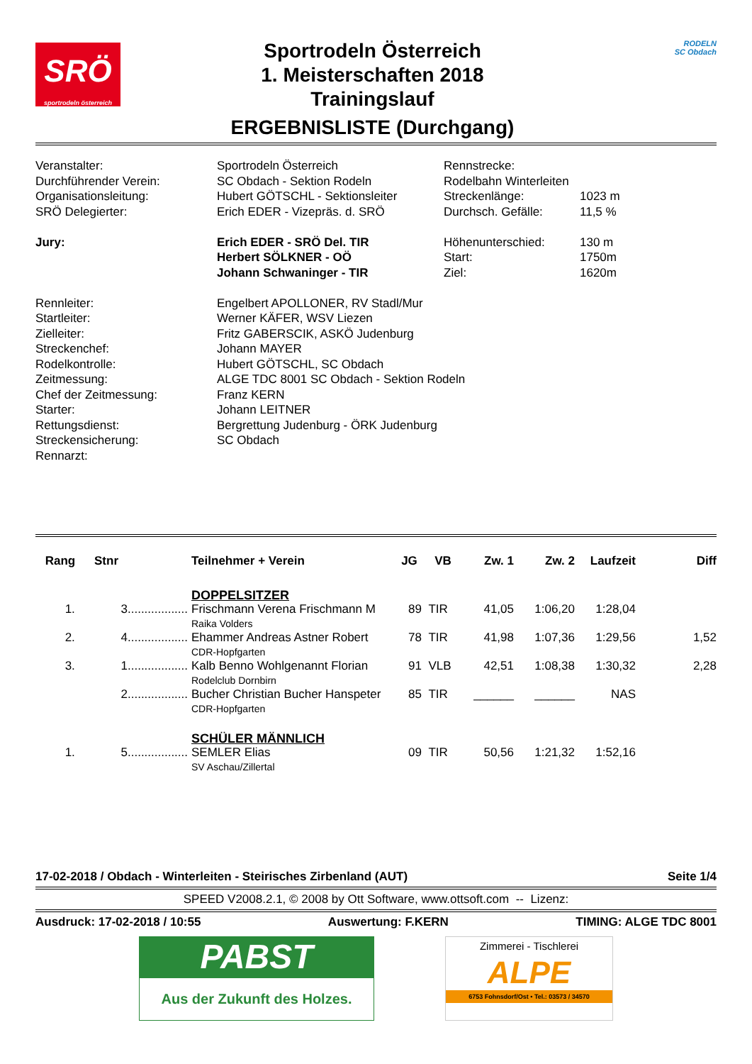SRÖ
sportrodeln österreich
Sportrodeln Österreich
1. Meisterschaften 2018
Trainingslauf
ERGEBNISLISTE (Durchgang)
RODELN
SC Obdach
| Veranstalter: | Sportrodeln Österreich | Rennstrecke: | |
| Durchführender Verein: | SC Obdach - Sektion Rodeln | Rodelbahn Winterleiten | |
| Organisationsleitung: | Hubert GÖTSCHL - Sektionsleiter | Streckenlänge: | 1023 m |
| SRÖ Delegierter: | Erich EDER - Vizepräs. d. SRÖ | Durchsch. Gefälle: | 11,5 % |
| Jury: | Erich EDER - SRÖ Del. TIR | Höhenunterschied: | 130 m |
| | Herbert SÖLKNER - OÖ | Start: | 1750m |
| | Johann Schwaninger - TIR | Ziel: | 1620m |
| Rennleiter: | Engelbert APOLLONER, RV Stadl/Mur | | |
| Startleiter: | Werner KÄFER, WSV Liezen | | |
| Zielleiter: | Fritz GABERSCIK, ASKÖ Judenburg | | |
| Streckenchef: | Johann MAYER | | |
| Rodelkontrolle: | Hubert GÖTSCHL, SC Obdach | | |
| Zeitmessung: | ALGE TDC 8001 SC Obdach - Sektion Rodeln | | |
| Chef der Zeitmessung: | Franz KERN | | |
| Starter: | Johann LEITNER | | |
| Rettungsdienst: | Bergrettung Judenburg - ÖRK Judenburg | | |
| Streckensicherung: | SC Obdach | | |
| Rennarzt: | | | |
| Rang | Stnr | | Teilnehmer + Verein | JG | VB | Zw. 1 | Zw. 2 | Laufzeit | Diff |
| --- | --- | --- | --- | --- | --- | --- | --- | --- | --- |
| | | | DOPPELSITZER | | | | | | |
| 1. | 3 | .................. | Frischmann Verena Frischmann M Raika Volders | 89 | TIR | 41,05 | 1:06,20 | 1:28,04 | |
| 2. | 4 | .................. | Ehammer Andreas Astner Robert CDR-Hopfgarten | 78 | TIR | 41,98 | 1:07,36 | 1:29,56 | 1,52 |
| 3. | 1 | .................. | Kalb Benno Wohlgenannt Florian Rodelclub Dornbirn | 91 | VLB | 42,51 | 1:08,38 | 1:30,32 | 2,28 |
| | 2 | .................. | Bucher Christian Bucher Hanspeter CDR-Hopfgarten | 85 | TIR | ______ | ______ | NAS | |
| | | | SCHÜLER MÄNNLICH | | | | | | |
| 1. | 5 | .................. | SEMLER Elias SV Aschau/Zillertal | 09 | TIR | 50,56 | 1:21,32 | 1:52,16 | |
17-02-2018 / Obdach - Winterleiten - Steirisches Zirbenland (AUT) Seite 1/4
SPEED V2008.2.1, © 2008 by Ott Software, www.ottsoft.com -- Lizenz:
Ausdruck: 17-02-2018 / 10:55 Auswertung: F.KERN TIMING: ALGE TDC 8001
PABST
Aus der Zukunft des Holzes.
Zimmerei - Tischlerei
ALPE
6753 Fohnsdorf/Ost • Tel.: 03573 / 34570